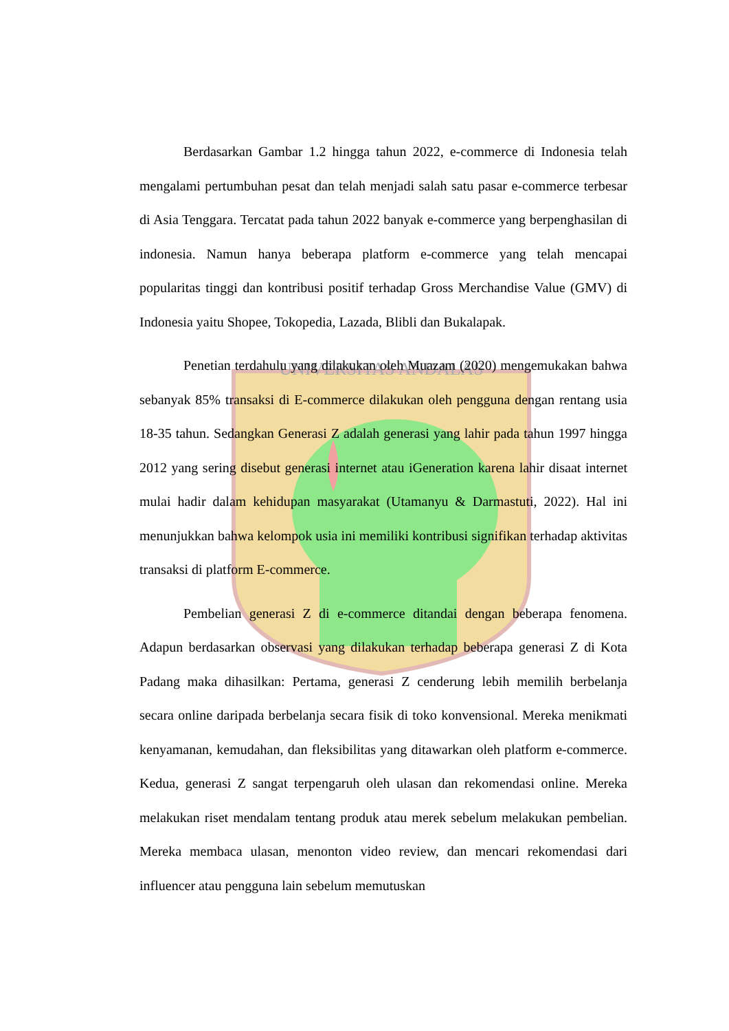UNIVERSITAS ANDALAS
Berdasarkan Gambar 1.2 hingga tahun 2022, e-commerce di Indonesia telah mengalami pertumbuhan pesat dan telah menjadi salah satu pasar e-commerce terbesar di Asia Tenggara. Tercatat pada tahun 2022 banyak e-commerce yang berpenghasilan di indonesia. Namun hanya beberapa platform e-commerce yang telah mencapai popularitas tinggi dan kontribusi positif terhadap Gross Merchandise Value (GMV) di Indonesia yaitu Shopee, Tokopedia, Lazada, Blibli dan Bukalapak.
Penetian terdahulu yang dilakukan oleh Muazam (2020) mengemukakan bahwa sebanyak 85% transaksi di E-commerce dilakukan oleh pengguna dengan rentang usia 18-35 tahun. Sedangkan Generasi Z adalah generasi yang lahir pada tahun 1997 hingga 2012 yang sering disebut generasi internet atau iGeneration karena lahir disaat internet mulai hadir dalam kehidupan masyarakat (Utamanyu & Darmastuti, 2022). Hal ini menunjukkan bahwa kelompok usia ini memiliki kontribusi signifikan terhadap aktivitas transaksi di platform E-commerce.
Pembelian generasi Z di e-commerce ditandai dengan beberapa fenomena. Adapun berdasarkan observasi yang dilakukan terhadap beberapa generasi Z di Kota Padang maka dihasilkan: Pertama, generasi Z cenderung lebih memilih berbelanja secara online daripada berbelanja secara fisik di toko konvensional. Mereka menikmati kenyamanan, kemudahan, dan fleksibilitas yang ditawarkan oleh platform e-commerce. Kedua, generasi Z sangat terpengaruh oleh ulasan dan rekomendasi online. Mereka melakukan riset mendalam tentang produk atau merek sebelum melakukan pembelian. Mereka membaca ulasan, menonton video review, dan mencari rekomendasi dari influencer atau pengguna lain sebelum memutuskan